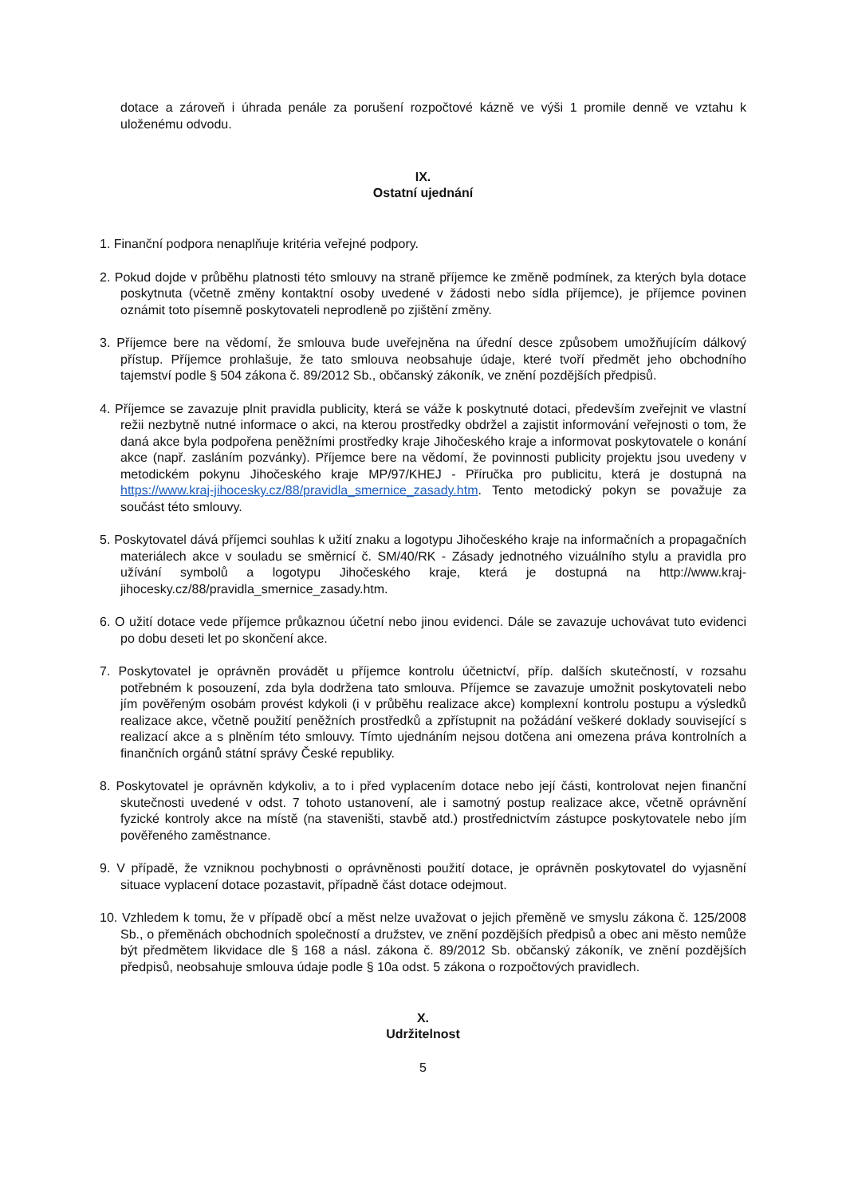dotace a zároveň i úhrada penále za porušení rozpočtové kázně ve výši 1 promile denně ve vztahu k uloženému odvodu.
IX.
Ostatní ujednání
1. Finanční podpora nenaplňuje kritéria veřejné podpory.
2. Pokud dojde v průběhu platnosti této smlouvy na straně příjemce ke změně podmínek, za kterých byla dotace poskytnuta (včetně změny kontaktní osoby uvedené v žádosti nebo sídla příjemce), je příjemce povinen oznámit toto písemně poskytovateli neprodleně po zjištění změny.
3. Příjemce bere na vědomí, že smlouva bude uveřejněna na úřední desce způsobem umožňujícím dálkový přístup. Příjemce prohlašuje, že tato smlouva neobsahuje údaje, které tvoří předmět jeho obchodního tajemství podle § 504 zákona č. 89/2012 Sb., občanský zákoník, ve znění pozdějších předpisů.
4. Příjemce se zavazuje plnit pravidla publicity, která se váže k poskytnuté dotaci, především zveřejnit ve vlastní režii nezbytně nutné informace o akci, na kterou prostředky obdržel a zajistit informování veřejnosti o tom, že daná akce byla podpořena peněžními prostředky kraje Jihočeského kraje a informovat poskytovatele o konání akce (např. zasláním pozvánky). Příjemce bere na vědomí, že povinnosti publicity projektu jsou uvedeny v metodickém pokynu Jihočeského kraje MP/97/KHEJ - Příručka pro publicitu, která je dostupná na https://www.kraj-jihocesky.cz/88/pravidla_smernice_zasady.htm. Tento metodický pokyn se považuje za součást této smlouvy.
5. Poskytovatel dává příjemci souhlas k užití znaku a logotypu Jihočeského kraje na informačních a propagačních materiálech akce v souladu se směrnicí č. SM/40/RK - Zásady jednotného vizuálního stylu a pravidla pro užívání symbolů a logotypu Jihočeského kraje, která je dostupná na http://www.kraj-jihocesky.cz/88/pravidla_smernice_zasady.htm.
6. O užití dotace vede příjemce průkaznou účetní nebo jinou evidenci. Dále se zavazuje uchovávat tuto evidenci po dobu deseti let po skončení akce.
7. Poskytovatel je oprávněn provádět u příjemce kontrolu účetnictví, příp. dalších skutečností, v rozsahu potřebném k posouzení, zda byla dodržena tato smlouva. Příjemce se zavazuje umožnit poskytovateli nebo jím pověřeným osobám provést kdykoli (i v průběhu realizace akce) komplexní kontrolu postupu a výsledků realizace akce, včetně použití peněžních prostředků a zpřístupnit na požádání veškeré doklady související s realizací akce a s plněním této smlouvy. Tímto ujednáním nejsou dotčena ani omezena práva kontrolních a finančních orgánů státní správy České republiky.
8. Poskytovatel je oprávněn kdykoliv, a to i před vyplacením dotace nebo její části, kontrolovat nejen finanční skutečnosti uvedené v odst. 7 tohoto ustanovení, ale i samotný postup realizace akce, včetně oprávnění fyzické kontroly akce na místě (na staveništi, stavbě atd.) prostřednictvím zástupce poskytovatele nebo jím pověřeného zaměstnance.
9. V případě, že vzniknou pochybnosti o oprávněnosti použití dotace, je oprávněn poskytovatel do vyjasnění situace vyplacení dotace pozastavit, případně část dotace odejmout.
10. Vzhledem k tomu, že v případě obcí a měst nelze uvažovat o jejich přeměně ve smyslu zákona č. 125/2008 Sb., o přeměnách obchodních společností a družstev, ve znění pozdějších předpisů a obec ani město nemůže být předmětem likvidace dle § 168 a násl. zákona č. 89/2012 Sb. občanský zákoník, ve znění pozdějších předpisů, neobsahuje smlouva údaje podle § 10a odst. 5 zákona o rozpočtových pravidlech.
X.
Udržitelnost
5